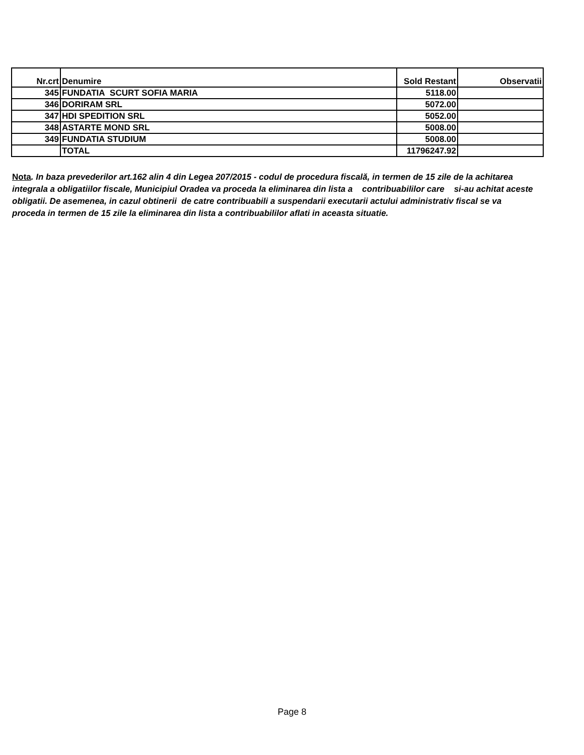| Nr.crt | Denumire | Sold Restant | Observatii |
| --- | --- | --- | --- |
| 345 | FUNDATIA SCURT SOFIA MARIA | 5118.00 | |
| 346 | DORIRAM SRL | 5072.00 | |
| 347 | HDI SPEDITION SRL | 5052.00 | |
| 348 | ASTARTE MOND SRL | 5008.00 | |
| 349 | FUNDATIA STUDIUM | 5008.00 | |
| | TOTAL | 11796247.92 | |
Nota. In baza prevederilor art.162 alin 4 din Legea 207/2015 - codul de procedura fiscală, in termen de 15 zile de la achitarea integrala a obligatiilor fiscale, Municipiul Oradea va proceda la eliminarea din lista a contribuabililor care si-au achitat aceste obligatii. De asemenea, in cazul obtinerii de catre contribuabili a suspendarii executarii actului administrativ fiscal se va proceda in termen de 15 zile la eliminarea din lista a contribuabililor aflati in aceasta situatie.
Page 8